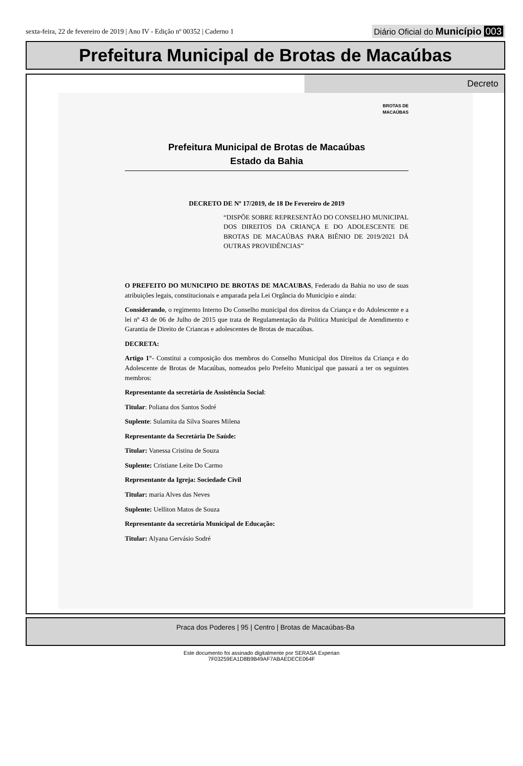sexta-feira, 22 de fevereiro de 2019 | Ano IV - Edição nº 00352 | Caderno 1 Diário Oficial do Município 003
Prefeitura Municipal de Brotas de Macaúbas
Decreto
BROTAS DE
MACAÚBAS
Prefeitura Municipal de Brotas de Macaúbas
Estado da Bahia
DECRETO DE Nº 17/2019, de 18 De Fevereiro de 2019
“DISPÕE SOBRE REPRESENTÃO DO CONSELHO MUNICIPAL DOS DIREITOS DA CRIANÇA E DO ADOLESCENTE DE BROTAS DE MACAÚBAS PARA BIÊNIO DE 2019/2021 DÁ OUTRAS PROVIDÊNCIAS”
O PREFEITO DO MUNICIPIO DE BROTAS DE MACAUBAS, Federado da Bahia no uso de suas atribuições legais, constitucionais e amparada pela Lei Orgância do Municipio e ainda:
Considerando, o regimento Interno Do Conselho municipal dos direitos da Criança e do Adolescente e a lei nº 43 de 06 de Julho de 2015 que trata de Regulamentação da Politica Municipal de Atendimento e Garantia de Direito de Criancas e adolescentes de Brotas de macaúbas.
DECRETA:
Artigo 1°- Constitui a composição dos membros do Conselho Municipal dos Direitos da Criança e do Adolescente de Brotas de Macaúbas, nomeados pelo Prefeito Municipal que passará a ter os seguintes membros:
Representante da secretária de Assistência Social:
Titular: Poliana dos Santos Sodré
Suplente: Sulamita da Silva Soares Milena
Representante da Secretária De Saúde:
Titular: Vanessa Cristina de Souza
Suplente: Cristiane Leite Do Carmo
Representante da Igreja: Sociedade Civil
Titular: maria Alves das Neves
Suplente: Uelliton Matos de Souza
Representante da secretária Municipal de Educação:
Titular: Alyana Gervásio Sodré
Praca dos Poderes | 95 | Centro | Brotas de Macaúbas-Ba
Este documento foi assinado digitalmente por SERASA Experian
7F03259EA1D8B9B49AF7ABAEDECE064F